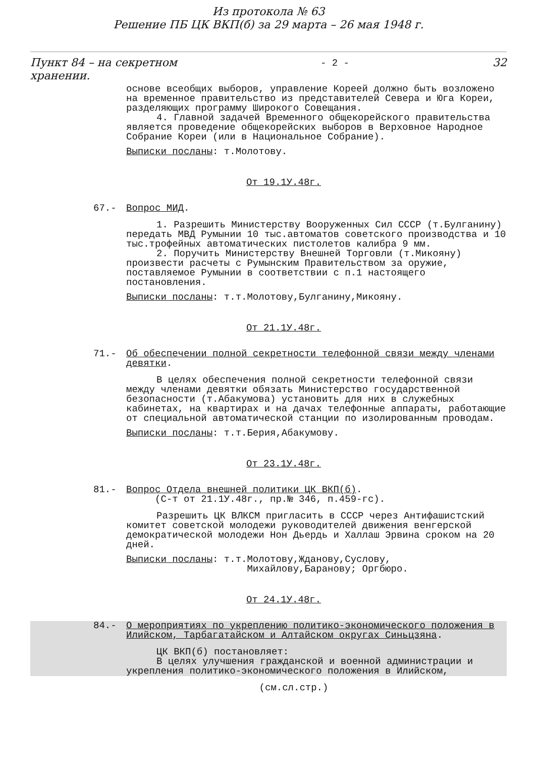Из протокола № 63
Решение ПБ ЦК ВКП(б) за 29 марта – 26 мая 1948 г.
Пункт 84 – на секретном
хранении.
- 2 -
32
основе всеобщих выборов, управление Кореей должно быть возложено на временное правительство из представителей Севера и Юга Кореи, разделяющих программу Широкого Совещания.
4. Главной задачей Временного общекорейского правительства является проведение общекорейских выборов в Верховное Народное Собрание Кореи (или в Национальное Собрание).
Выписки посланы: т.Молотову.
От 19.1У.48г.
67.- Вопрос МИД.
1. Разрешить Министерству Вооруженных Сил СССР (т.Булганину) передать МВД Румынии 10 тыс.автоматов советского производства и 10 тыс.трофейных автоматических пистолетов калибра 9 мм.
2. Поручить Министерству Внешней Торговли (т.Микояну) произвести расчеты с Румынским Правительством за оружие, поставляемое Румынии в соответствии с п.1 настоящего постановления.
Выписки посланы: т.т.Молотову,Булганину,Микояну.
От 21.1У.48г.
71.- Об обеспечении полной секретности телефонной связи между членами девятки.
В целях обеспечения полной секретности телефонной связи между членами девятки обязать Министерство государственной безопасности (т.Абакумова) установить для них в служебных кабинетах, на квартирах и на дачах телефонные аппараты, работающие от специальной автоматической станции по изолированным проводам.
Выписки посланы: т.т.Берия,Абакумову.
От 23.1У.48г.
81.- Вопрос Отдела внешней политики ЦК ВКП(б).
(С-т от 21.1У.48г., пр.№ 346, п.459-гс).
Разрешить ЦК ВЛКСМ пригласить в СССР через Антифашистский комитет советской молодежи руководителей движения венгерской демократической молодежи Нон Дьердь и Халлаш Эрвина сроком на 20 дней.
Выписки посланы: т.т.Молотову,Жданову,Суслову,
Михайлову,Баранову; Оргбюро.
От 24.1У.48г.
84.- О мероприятиях по укреплению политико-экономического положения в Илийском, Тарбагатайском и Алтайском округах Синьцзяна.
ЦК ВКП(б) постановляет:
В целях улучшения гражданской и военной администрации и укрепления политико-экономического положения в Илийском,
(см.сл.стр.)